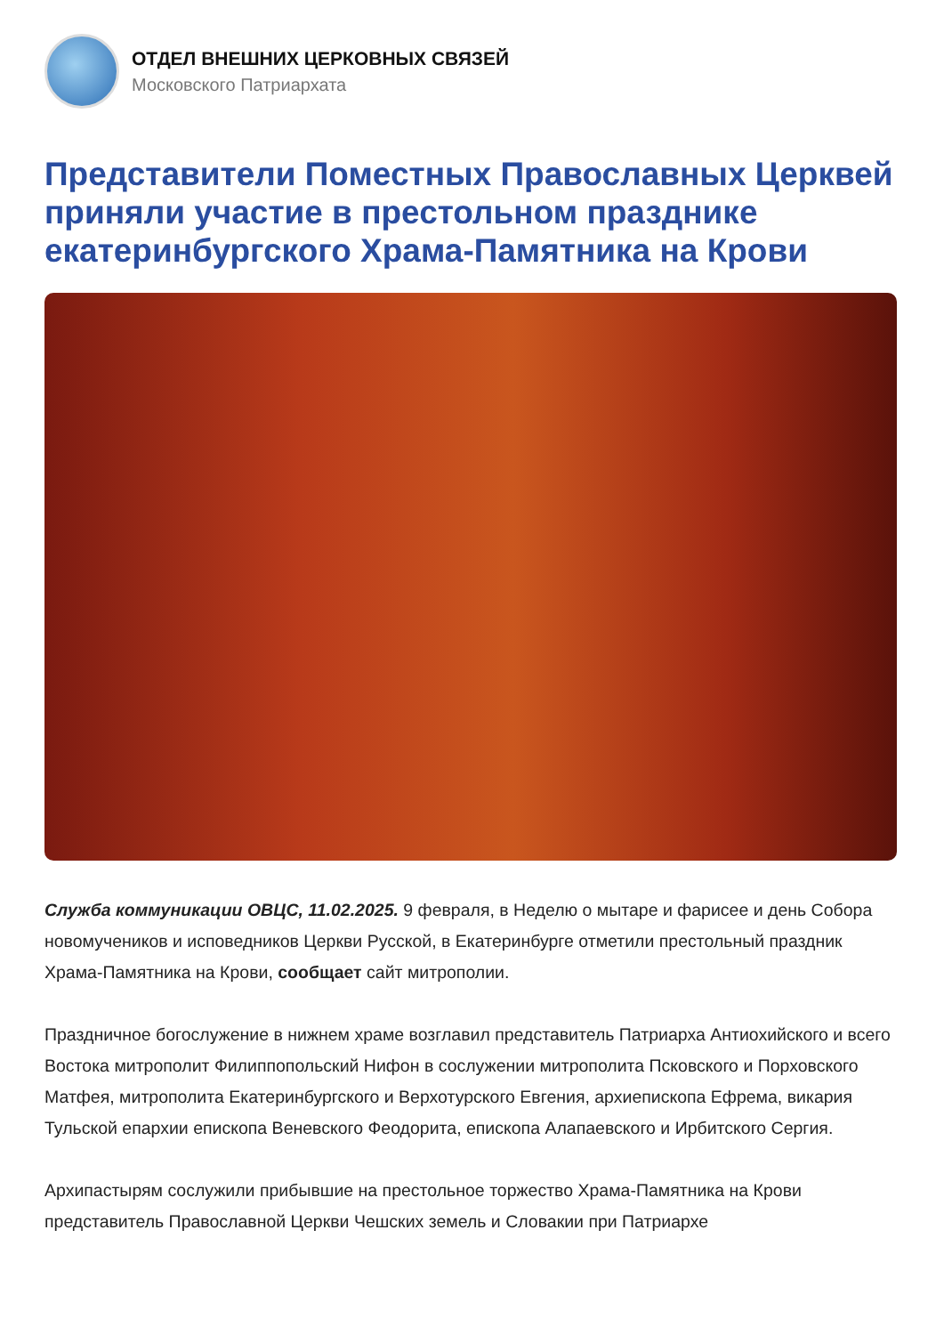ОТДЕЛ ВНЕШНИХ ЦЕРКОВНЫХ СВЯЗЕЙ
Московского Патриархата
Представители Поместных Православных Церквей приняли участие в престольном празднике екатеринбургского Храма-Памятника на Крови
Служба коммуникации ОВЦС, 11.02.2025. 9 февраля, в Неделю о мытаре и фарисее и день Собора новомучеников и исповедников Церкви Русской, в Екатеринбурге отметили престольный праздник Храма-Памятника на Крови, сообщает сайт митрополии.
Праздничное богослужение в нижнем храме возглавил представитель Патриарха Антиохийского и всего Востока митрополит Филиппопольский Нифон в сослужении митрополита Псковского и Порховского Матфея, митрополита Екатеринбургского и Верхотурского Евгения, архиепископа Ефрема, викария Тульской епархии епископа Веневского Феодорита, епископа Алапаевского и Ирбитского Сергия.
Архипастырям сослужили прибывшие на престольное торжество Храма-Памятника на Крови представитель Православной Церкви Чешских земель и Словакии при Патриархе